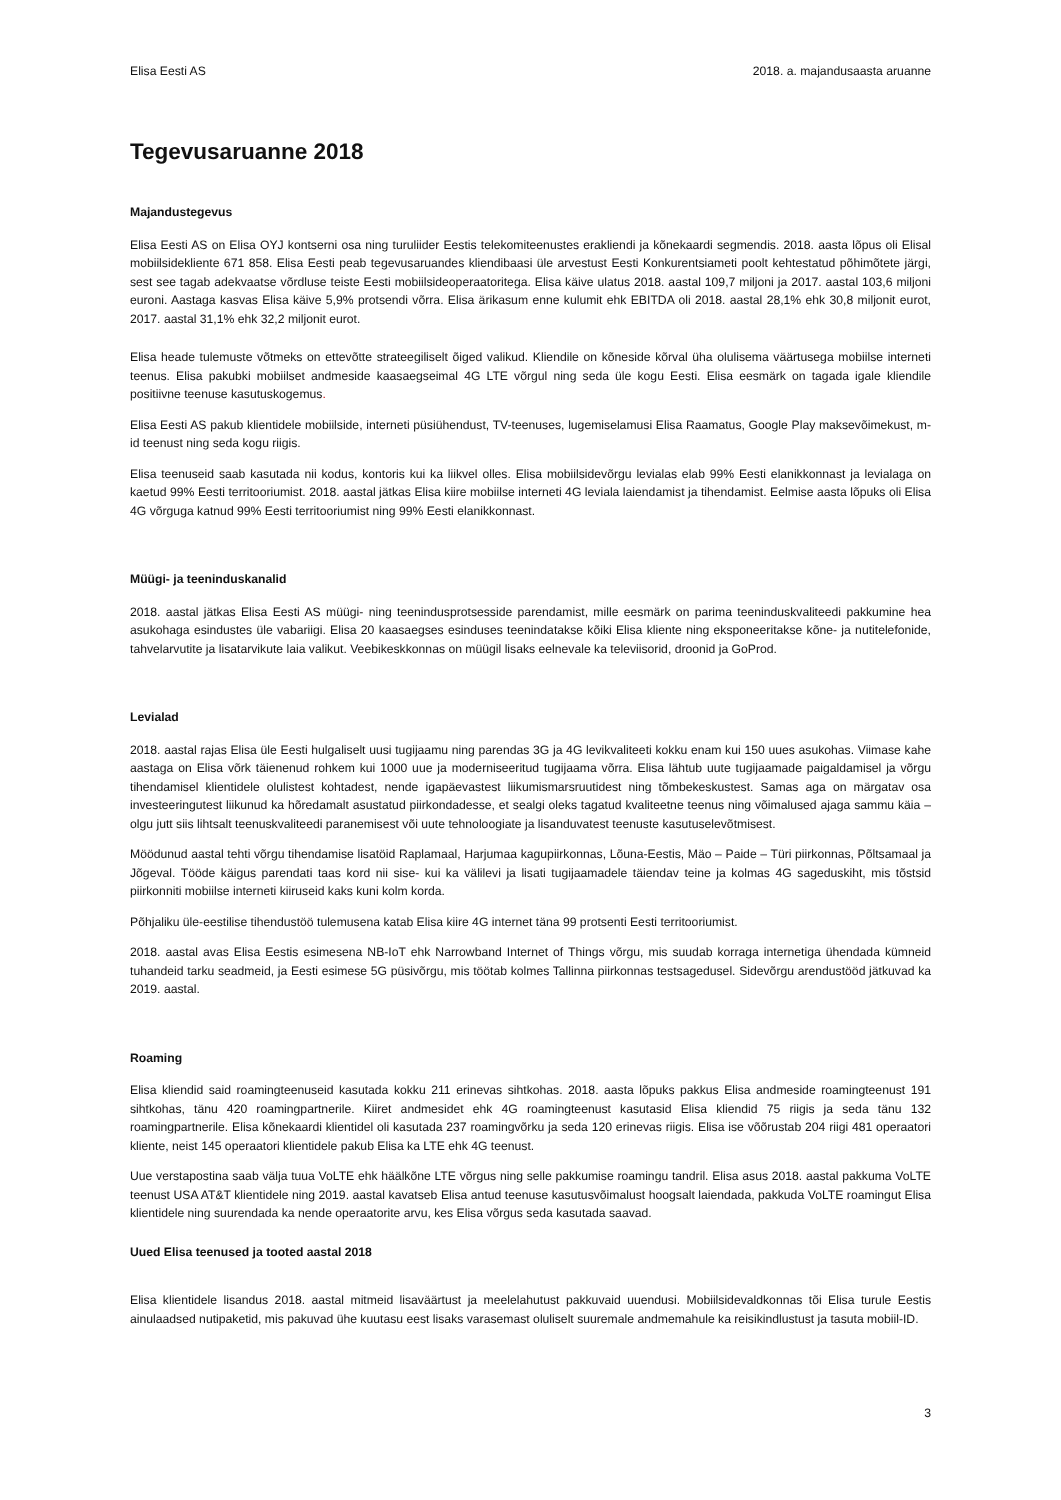Elisa Eesti AS 2018. a. majandusaasta aruanne
Tegevusaruanne 2018
Majandustegevus
Elisa Eesti AS on Elisa OYJ kontserni osa ning turuliider Eestis telekomiteenustes erakliendi ja kõnekaardi segmendis. 2018. aasta lõpus oli Elisal mobiilsidekliente 671 858. Elisa Eesti peab tegevusaruandes kliendibaasi üle arvestust Eesti Konkurentsiameti poolt kehtestatud põhimõtete järgi, sest see tagab adekvaatse võrdluse teiste Eesti mobiilsideoperaatoritega. Elisa käive ulatus 2018. aastal 109,7 miljoni ja 2017. aastal 103,6 miljoni euroni. Aastaga kasvas Elisa käive 5,9% protsendi võrra. Elisa ärikasum enne kulumit ehk EBITDA oli 2018. aastal 28,1% ehk 30,8 miljonit eurot, 2017. aastal 31,1% ehk 32,2 miljonit eurot.
Elisa heade tulemuste võtmeks on ettevõtte strateegiliselt õiged valikud. Kliendile on kõneside kõrval üha olulisema väärtusega mobiilse interneti teenus. Elisa pakubki mobiilset andmeside kaasaegseimal 4G LTE võrgul ning seda üle kogu Eesti. Elisa eesmärk on tagada igale kliendile positiivne teenuse kasutuskogemus.
Elisa Eesti AS pakub klientidele mobiilside, interneti püsiühendust, TV-teenuses, lugemiselamusi Elisa Raamatus, Google Play maksevõimekust, m-id teenust ning seda kogu riigis.
Elisa teenuseid saab kasutada nii kodus, kontoris kui ka liikvel olles. Elisa mobiilsidevõrgu levialas elab 99% Eesti elanikkonnast ja levialaga on kaetud 99% Eesti territooriumist. 2018. aastal jätkas Elisa kiire mobiilse interneti 4G leviala laiendamist ja tihendamist. Eelmise aasta lõpuks oli Elisa 4G võrguga katnud 99% Eesti territooriumist ning 99% Eesti elanikkonnast.
Müügi- ja teeninduskanalid
2018. aastal jätkas Elisa Eesti AS müügi- ning teenindusprotsesside parendamist, mille eesmärk on parima teeninduskvaliteedi pakkumine hea asukohaga esindustes üle vabariigi. Elisa 20 kaasaegses esinduses teenindatakse kõiki Elisa kliente ning eksponeeritakse kõne- ja nutitelefonide, tahvelarvutite ja lisatarvikute laia valikut. Veebikeskkonnas on müügil lisaks eelnevale ka televiisorid, droonid ja GoProd.
Levialad
2018. aastal rajas Elisa üle Eesti hulgaliselt uusi tugijaamu ning parendas 3G ja 4G levikvaliteeti kokku enam kui 150 uues asukohas. Viimase kahe aastaga on Elisa võrk täienenud rohkem kui 1000 uue ja moderniseeritud tugijaama võrra. Elisa lähtub uute tugijaamade paigaldamisel ja võrgu tihendamisel klientidele olulistest kohtadest, nende igapäevastest liikumismarsruutidest ning tõmbekeskustest. Samas aga on märgatav osa investeeringutest liikunud ka hõredamalt asustatud piirkondadesse, et sealgi oleks tagatud kvaliteetne teenus ning võimalused ajaga sammu käia – olgu jutt siis lihtsalt teenuskvaliteedi paranemisest või uute tehnoloogiate ja lisanduvatest teenuste kasutuselevõtmisest.
Möödunud aastal tehti võrgu tihendamise lisatöid Raplamaal, Harjumaa kagupiirkonnas, Lõuna-Eestis, Mäo – Paide – Türi piirkonnas, Põltsamaal ja Jõgeval. Tööde käigus parendati taas kord nii sise- kui ka välilevi ja lisati tugijaamadele täiendav teine ja kolmas 4G sageduskiht, mis tõstsid piirkonniti mobiilse interneti kiiruseid kaks kuni kolm korda.
Põhjaliku üle-eestilise tihendustöö tulemusena katab Elisa kiire 4G internet täna 99 protsenti Eesti territooriumist.
2018. aastal avas Elisa Eestis esimesena NB-IoT ehk Narrowband Internet of Things võrgu, mis suudab korraga internetiga ühendada kümneid tuhandeid tarku seadmeid, ja Eesti esimese 5G püsivõrgu, mis töötab kolmes Tallinna piirkonnas testsagedusel. Sidevõrgu arendustööd jätkuvad ka 2019. aastal.
Roaming
Elisa kliendid said roamingteenuseid kasutada kokku 211 erinevas sihtkohas. 2018. aasta lõpuks pakkus Elisa andmeside roamingteenust 191 sihtkohas, tänu 420 roamingpartnerile. Kiiret andmesidet ehk 4G roamingteenust kasutasid Elisa kliendid 75 riigis ja seda tänu 132 roamingpartnerile. Elisa kõnekaardi klientidel oli kasutada 237 roamingvõrku ja seda 120 erinevas riigis. Elisa ise võõrustab 204 riigi 481 operaatori kliente, neist 145 operaatori klientidele pakub Elisa ka LTE ehk 4G teenust.
Uue verstapostina saab välja tuua VoLTE ehk häälkõne LTE võrgus ning selle pakkumise roamingu tandril. Elisa asus 2018. aastal pakkuma VoLTE teenust USA AT&T klientidele ning 2019. aastal kavatseb Elisa antud teenuse kasutusvõimalust hoogsalt laiendada, pakkuda VoLTE roamingut Elisa klientidele ning suurendada ka nende operaatorite arvu, kes Elisa võrgus seda kasutada saavad.
Uued Elisa teenused ja tooted aastal 2018
Elisa klientidele lisandus 2018. aastal mitmeid lisaväärtust ja meelelahutust pakkuvaid uuendusi. Mobiilsidevaldkonnas tõi Elisa turule Eestis ainulaadsed nutipaketid, mis pakuvad ühe kuutasu eest lisaks varasemast oluliselt suuremale andmemahule ka reisikindlustust ja tasuta mobiil-ID.
3